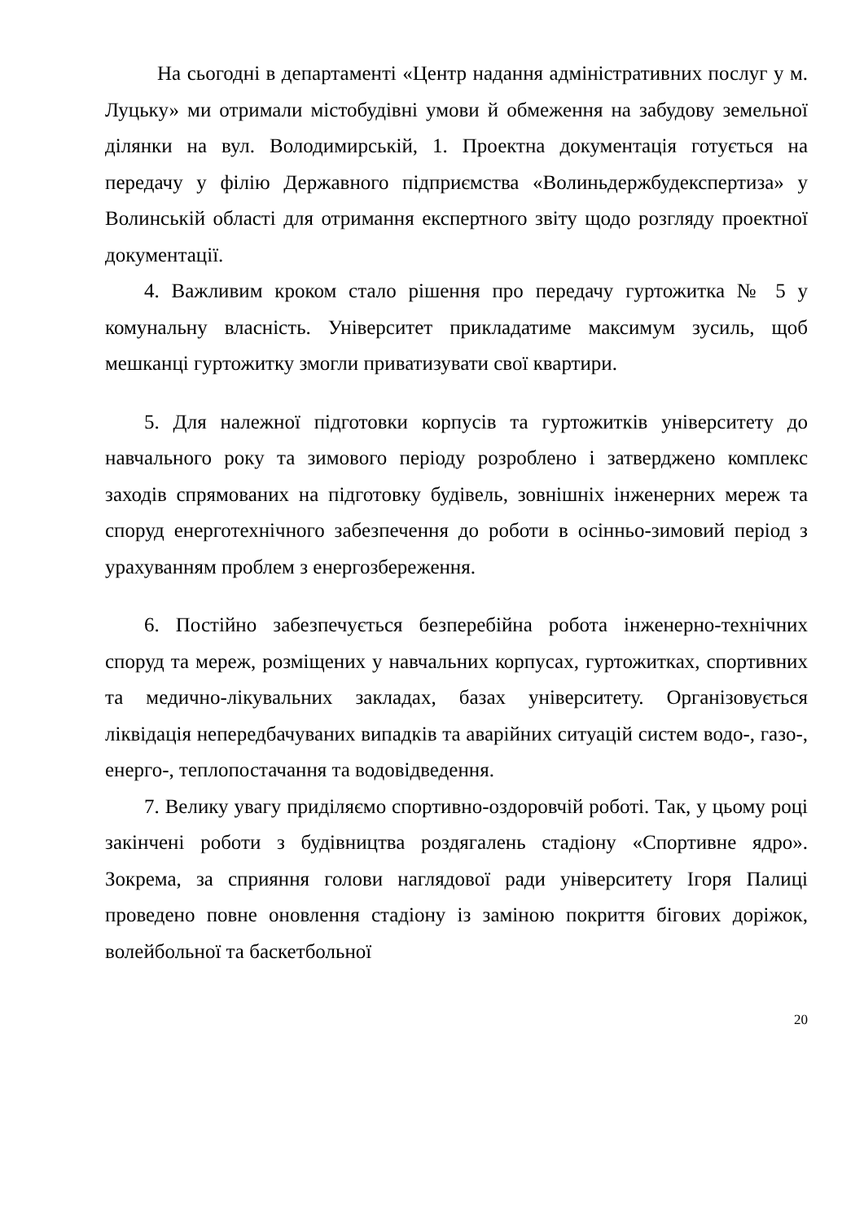На сьогодні в департаменті «Центр надання адміністративних послуг у м. Луцьку» ми отримали містобудівні умови й обмеження на забудову земельної ділянки на вул. Володимирській, 1. Проектна документація готується на передачу у філію Державного підприємства «Волиньдержбудекспертиза» у Волинській області для отримання експертного звіту щодо розгляду проектної документації.
4. Важливим кроком стало рішення про передачу гуртожитка № 5 у комунальну власність. Університет прикладатиме максимум зусиль, щоб мешканці гуртожитку змогли приватизувати свої квартири.
5. Для належної підготовки корпусів та гуртожитків університету до навчального року та зимового періоду розроблено і затверджено комплекс заходів спрямованих на підготовку будівель, зовнішніх інженерних мереж та споруд енерготехнічного забезпечення до роботи в осінньо-зимовий період з урахуванням проблем з енергозбереження.
6. Постійно забезпечується безперебійна робота інженерно-технічних споруд та мереж, розміщених у навчальних корпусах, гуртожитках, спортивних та медично-лікувальних закладах, базах університету. Організовується ліквідація непередбачуваних випадків та аварійних ситуацій систем водо-, газо-, енерго-, теплопостачання та водовідведення.
7. Велику увагу приділяємо спортивно-оздоровчій роботі. Так, у цьому році закінчені роботи з будівництва роздягалень стадіону «Спортивне ядро». Зокрема, за сприяння голови наглядової ради університету Ігоря Палиці проведено повне оновлення стадіону із заміною покриття бігових доріжок, волейбольної та баскетбольної
20